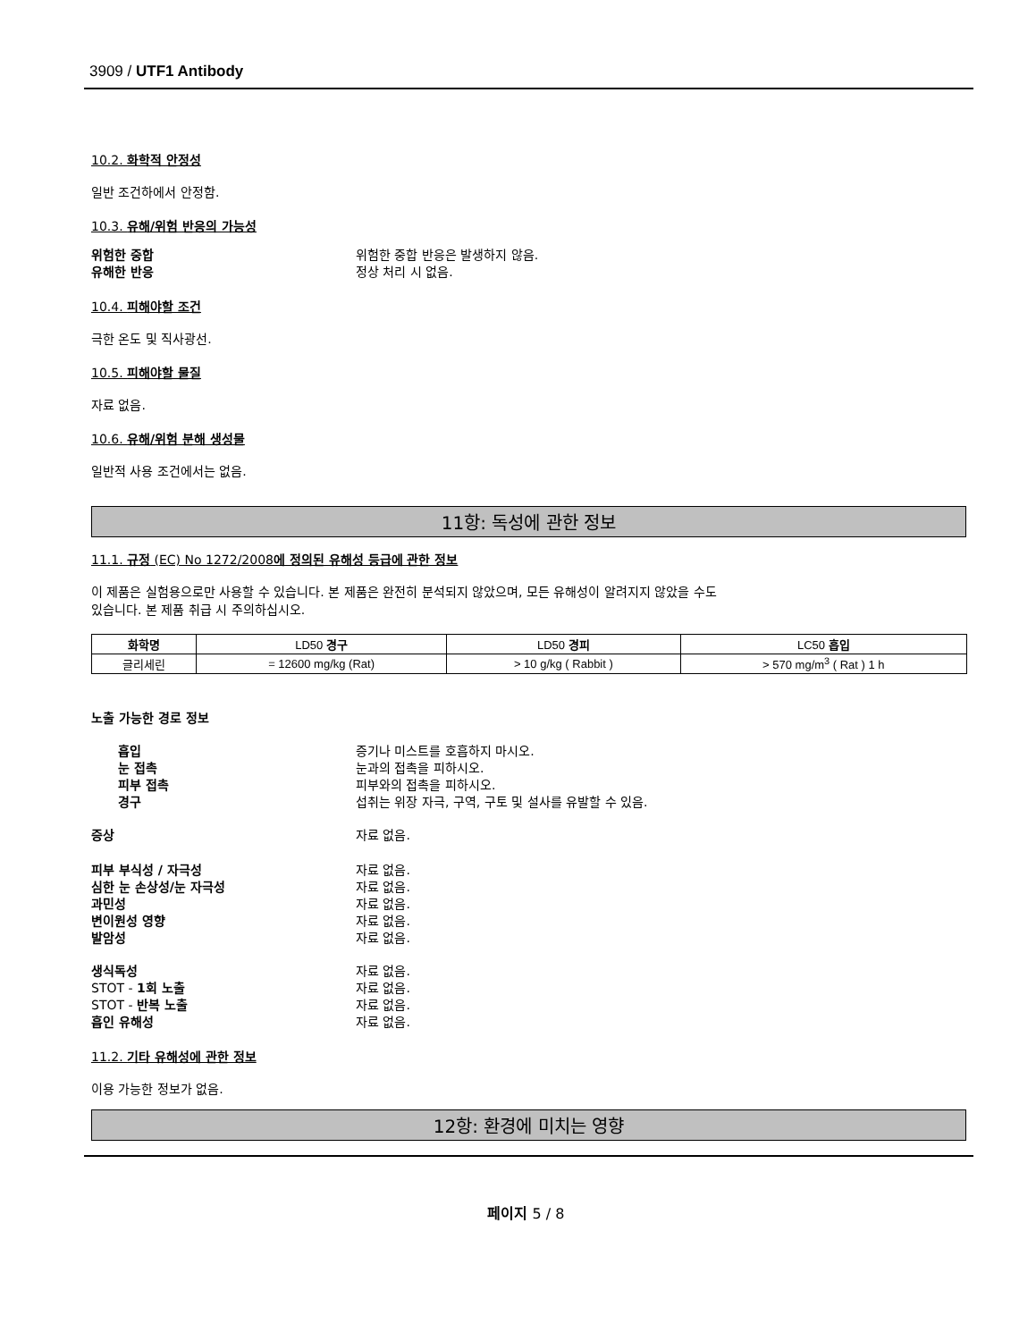3909 / UTF1 Antibody
10.2. 화학적 안정성
일반 조건하에서 안정함.
10.3. 유해/위험 반응의 가능성
위험한 중합 위험한 중합 반응은 발생하지 않음.
유해한 반응 정상 처리 시 없음.
10.4. 피해야할 조건
극한 온도 및 직사광선.
10.5. 피해야할 물질
자료 없음.
10.6. 유해/위험 분해 생성물
일반적 사용 조건에서는 없음.
11항: 독성에 관한 정보
11.1. 규정 (EC) No 1272/2008에 정의된 유해성 등급에 관한 정보
이 제품은 실험용으로만 사용할 수 있습니다. 본 제품은 완전히 분석되지 않았으며, 모든 유해성이 알려지지 않았을 수도
있습니다. 본 제품 취급 시 주의하십시오.
| 화학명 | LD50 경구 | LD50 경피 | LC50 흡입 |
| --- | --- | --- | --- |
| 글리세린 | = 12600 mg/kg (Rat) | > 10 g/kg ( Rabbit ) | > 570 mg/m<sup>3</sup> ( Rat ) 1 h |
노출 가능한 경로 정보
흡입 증기나 미스트를 호흡하지 마시오.
눈 접촉 눈과의 접촉을 피하시오.
피부 접촉 피부와의 접촉을 피하시오.
경구 섭취는 위장 자극, 구역, 구토 및 설사를 유발할 수 있음.
증상 자료 없음.
피부 부식성 / 자극성 자료 없음.
심한 눈 손상성/눈 자극성 자료 없음.
과민성 자료 없음.
변이원성 영향 자료 없음.
발암성 자료 없음.
생식독성 자료 없음.
STOT - 1회 노출 자료 없음.
STOT - 반복 노출 자료 없음.
흡인 유해성 자료 없음.
11.2. 기타 유해성에 관한 정보
이용 가능한 정보가 없음.
12항: 환경에 미치는 영향
페이지 5 / 8